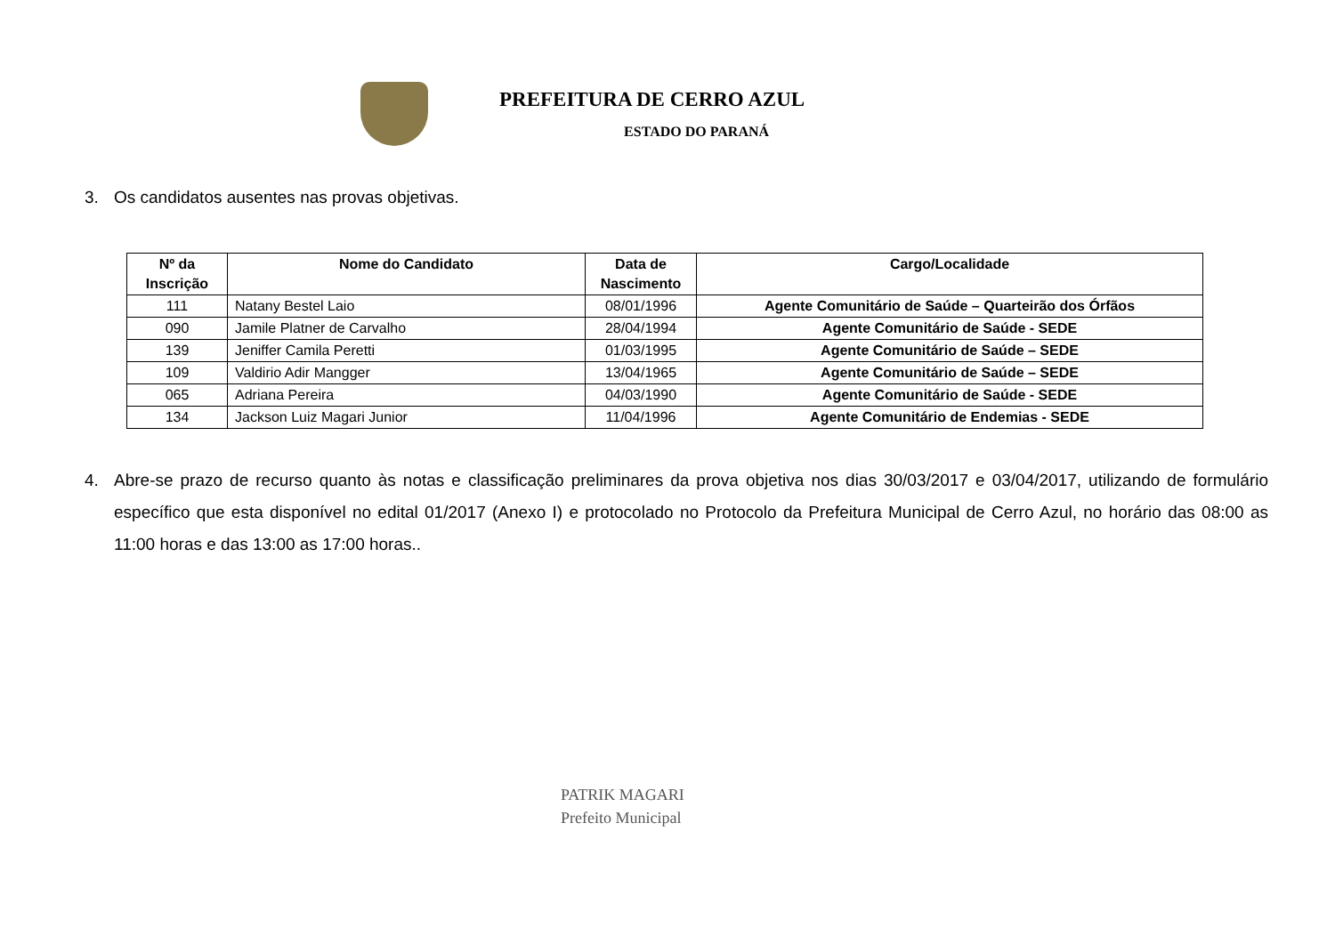PREFEITURA DE CERRO AZUL
ESTADO DO PARANÁ
3. Os candidatos ausentes nas provas objetivas.
| Nº da Inscrição | Nome do Candidato | Data de Nascimento | Cargo/Localidade |
| --- | --- | --- | --- |
| 111 | Natany Bestel Laio | 08/01/1996 | Agente Comunitário de Saúde – Quarteirão dos Órfãos |
| 090 | Jamile Platner de Carvalho | 28/04/1994 | Agente Comunitário de Saúde - SEDE |
| 139 | Jeniffer Camila Peretti | 01/03/1995 | Agente Comunitário de Saúde – SEDE |
| 109 | Valdirio Adir Mangger | 13/04/1965 | Agente Comunitário de Saúde – SEDE |
| 065 | Adriana Pereira | 04/03/1990 | Agente Comunitário de Saúde - SEDE |
| 134 | Jackson Luiz Magari Junior | 11/04/1996 | Agente Comunitário de Endemias - SEDE |
4. Abre-se prazo de recurso quanto às notas e classificação preliminares da prova objetiva nos dias 30/03/2017 e 03/04/2017, utilizando de formulário específico que esta disponível no edital 01/2017 (Anexo I) e protocolado no Protocolo da Prefeitura Municipal de Cerro Azul, no horário das 08:00 as 11:00 horas e das 13:00 as 17:00 horas..
PATRIK MAGARI
Prefeito Municipal